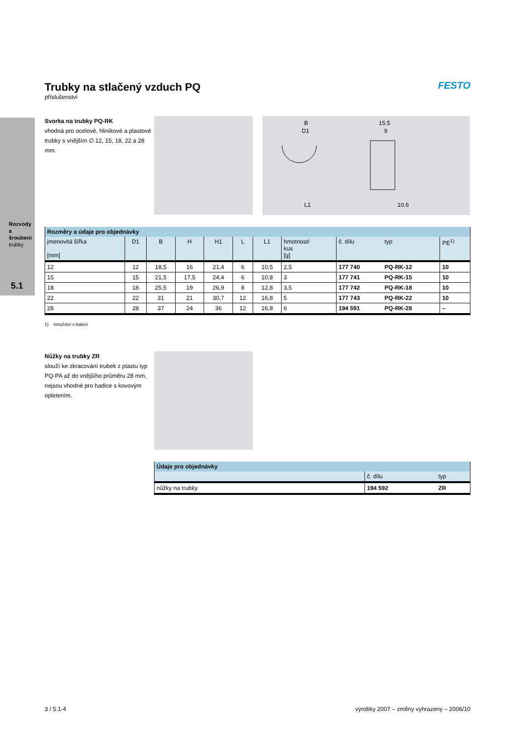Rozvody a šroubení
trubky
5.1
Trubky na stlačený vzduch PQ
příslušenství
FESTO
Svorka na trubky PQ-RK
vhodná pro ocelové, hliníkové a plastové trubky s vnějším ∅ 12, 15, 18, 22 a 28 mm.
B
D1
15.5
9
L1
10.6
| Rozměry a údaje pro objednávky | | | | | | | | | | |
| --- | --- | --- | --- | --- | --- | --- | --- | --- | --- | --- |
| jmenovitá šířka [mm] | D1 | B | H | H1 | L | L1 | hmotnost/ kus [g] | č. dílu | typ | PE<sup>1)</sup> |
| 12 | 12 | 18,5 | 16 | 21,4 | 6 | 10,5 | 2,5 | 177 740 | PQ-RK-12 | 10 |
| 15 | 15 | 21,5 | 17,5 | 24,4 | 6 | 10,8 | 3 | 177 741 | PQ-RK-15 | 10 |
| 18 | 18 | 25,5 | 19 | 26,9 | 8 | 12,8 | 3,5 | 177 742 | PQ-RK-18 | 10 |
| 22 | 22 | 31 | 21 | 30,7 | 12 | 16,8 | 5 | 177 743 | PQ-RK-22 | 10 |
| 28 | 28 | 37 | 24 | 36 | 12 | 16,8 | 6 | 194 591 | PQ-RK-28 | – |
1) množství v balení
Nůžky na trubky ZR
slouží ke zkracování trubek z plastu typ PQ-PA až do vnějšího průměru 28 mm, nejsou vhodné pro hadice s kovovým opletením.
| Údaje pro objednávky | | |
| --- | --- | --- |
| | č. dílu | typ |
| nůžky na trubky | 194 592 | ZR |
3 / 5.1-4 výrobky 2007 – změny vyhrazeny – 2006/10